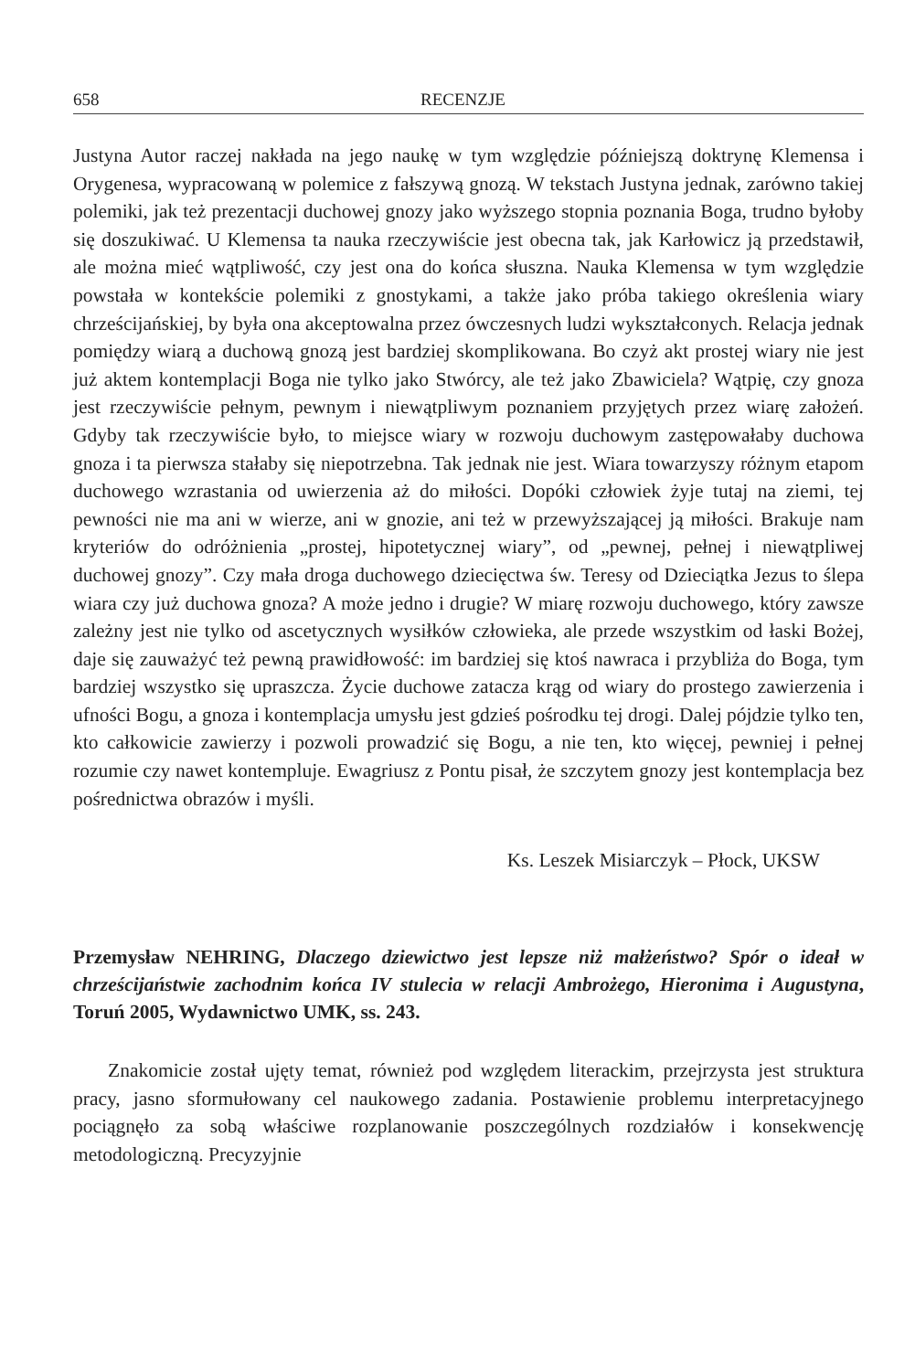658 RECENZJE
Justyna Autor raczej nakłada na jego naukę w tym względzie późniejszą doktrynę Klemensa i Orygenesa, wypracowaną w polemice z fałszywą gnozą. W tekstach Justyna jednak, zarówno takiej polemiki, jak też prezentacji duchowej gnozy jako wyższego stopnia poznania Boga, trudno byłoby się doszukiwać. U Klemensa ta nauka rzeczywiście jest obecna tak, jak Karłowicz ją przedstawił, ale można mieć wątpliwość, czy jest ona do końca słuszna. Nauka Klemensa w tym względzie powstała w kontekście polemiki z gnostykami, a także jako próba takiego określenia wiary chrześcijańskiej, by była ona akceptowalna przez ówczesnych ludzi wykształconych. Relacja jednak pomiędzy wiarą a duchową gnozą jest bardziej skomplikowana. Bo czyż akt prostej wiary nie jest już aktem kontemplacji Boga nie tylko jako Stwórcy, ale też jako Zbawiciela? Wątpię, czy gnoza jest rzeczywiście pełnym, pewnym i niewątpliwym poznaniem przyjętych przez wiarę założeń. Gdyby tak rzeczywiście było, to miejsce wiary w rozwoju duchowym zastępowałaby duchowa gnoza i ta pierwsza stałaby się niepotrzebna. Tak jednak nie jest. Wiara towarzyszy różnym etapom duchowego wzrastania od uwierzenia aż do miłości. Dopóki człowiek żyje tutaj na ziemi, tej pewności nie ma ani w wierze, ani w gnozie, ani też w przewyższającej ją miłości. Brakuje nam kryteriów do odróżnienia „prostej, hipotetycznej wiary”, od „pewnej, pełnej i niewątpliwej duchowej gnozy”. Czy mała droga duchowego dziecięctwa św. Teresy od Dzieciątka Jezus to ślepa wiara czy już duchowa gnoza? A może jedno i drugie? W miarę rozwoju duchowego, który zawsze zależny jest nie tylko od ascetycznych wysiłków człowieka, ale przede wszystkim od łaski Bożej, daje się zauważyć też pewną prawidłowość: im bardziej się ktoś nawraca i przybliża do Boga, tym bardziej wszystko się upraszcza. Życie duchowe zatacza krąg od wiary do prostego zawierzenia i ufności Bogu, a gnoza i kontemplacja umysłu jest gdzieś pośrodku tej drogi. Dalej pójdzie tylko ten, kto całkowicie zawierzy i pozwoli prowadzić się Bogu, a nie ten, kto więcej, pewniej i pełnej rozumie czy nawet kontempluje. Ewagriusz z Pontu pisał, że szczytem gnozy jest kontemplacja bez pośrednictwa obrazów i myśli.
Ks. Leszek Misiarczyk – Płock, UKSW
Przemysław NEHRING, Dlaczego dziewictwo jest lepsze niż małżeństwo? Spór o ideał w chrześcijaństwie zachodnim końca IV stulecia w relacji Ambrożego, Hieronima i Augustyna, Toruń 2005, Wydawnictwo UMK, ss. 243.
Znakomicie został ujęty temat, również pod względem literackim, przejrzysta jest struktura pracy, jasno sformułowany cel naukowego zadania. Postawienie problemu interpretacyjnego pociągnęło za sobą właściwe rozplanowanie poszczególnych rozdziałów i konsekwencję metodologiczną. Precyzyjnie